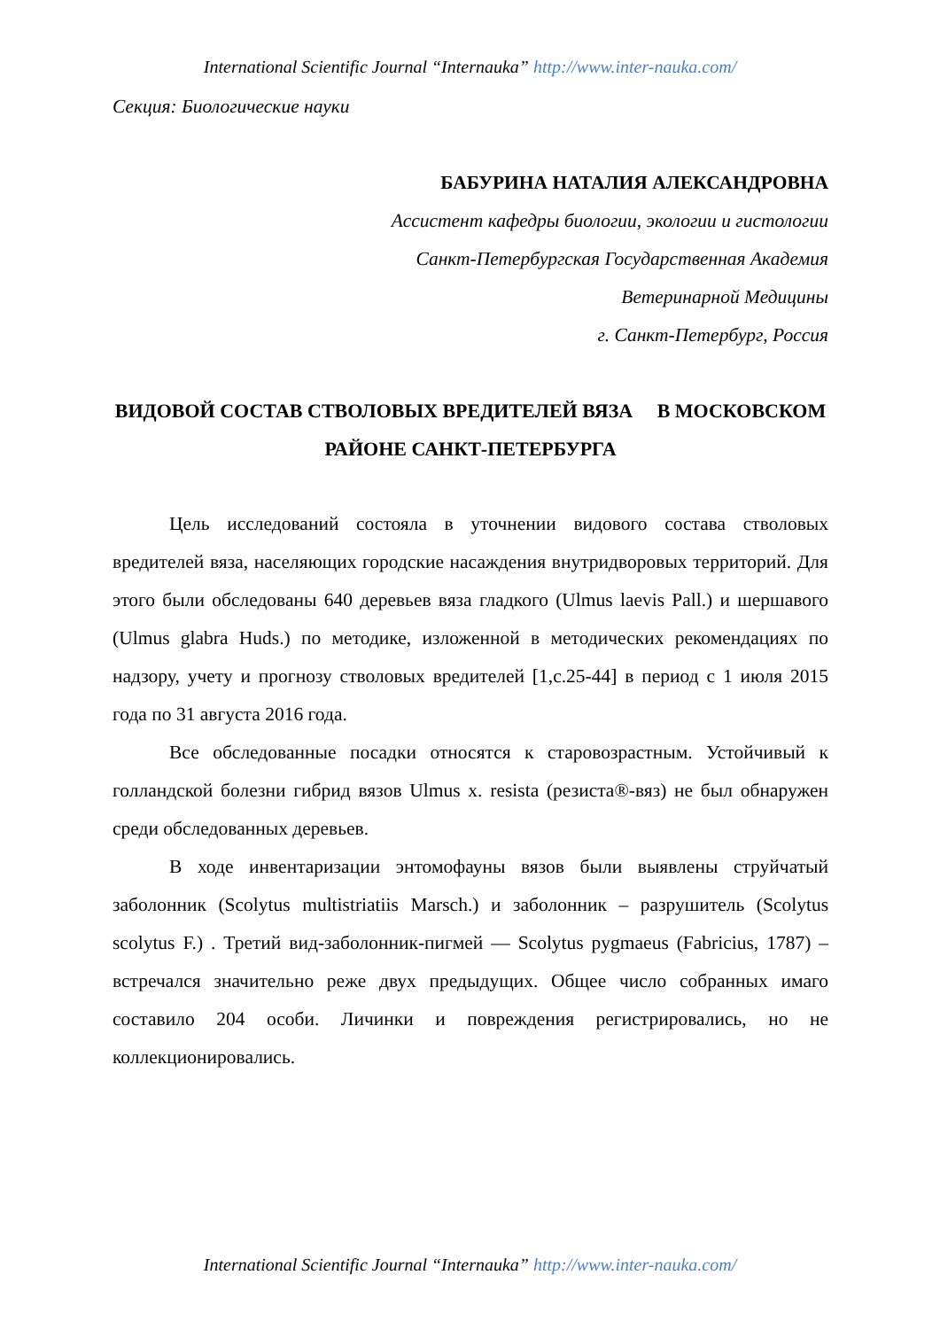International Scientific Journal “Internauka” http://www.inter-nauka.com/
Секция: Биологические науки
БАБУРИНА НАТАЛИЯ АЛЕКСАНДРОВНА
Ассистент кафедры биологии, экологии и гистологии
Санкт-Петербургская Государственная Академия
Ветеринарной Медицины
г. Санкт-Петербург, Россия
ВИДОВОЙ СОСТАВ СТВОЛОВЫХ ВРЕДИТЕЛЕЙ ВЯЗА В МОСКОВСКОМ РАЙОНЕ САНКТ-ПЕТЕРБУРГА
Цель исследований состояла в уточнении видового состава стволовых вредителей вяза, населяющих городские насаждения внутридворовых территорий. Для этого были обследованы 640 деревьев вяза гладкого (Ulmus laevis Pall.) и шершавого (Ulmus glabra Huds.) по методике, изложенной в методических рекомендациях по надзору, учету и прогнозу стволовых вредителей [1,с.25-44] в период с 1 июля 2015 года по 31 августа 2016 года.
Все обследованные посадки относятся к старовозрастным. Устойчивый к голландской болезни гибрид вязов Ulmus x. resista (резиста®-вяз) не был обнаружен среди обследованных деревьев.
В ходе инвентаризации энтомофауны вязов были выявлены струйчатый заболонник (Scolytus multistriatiis Marsch.) и заболонник – разрушитель (Scolytus scolytus F.) . Третий вид-заболонник-пигмей — Scolytus pygmaeus (Fabricius, 1787) –встречался значительно реже двух предыдущих. Общее число собранных имаго составило 204 особи. Личинки и повреждения регистрировались, но не коллекционировались.
International Scientific Journal “Internauka” http://www.inter-nauka.com/